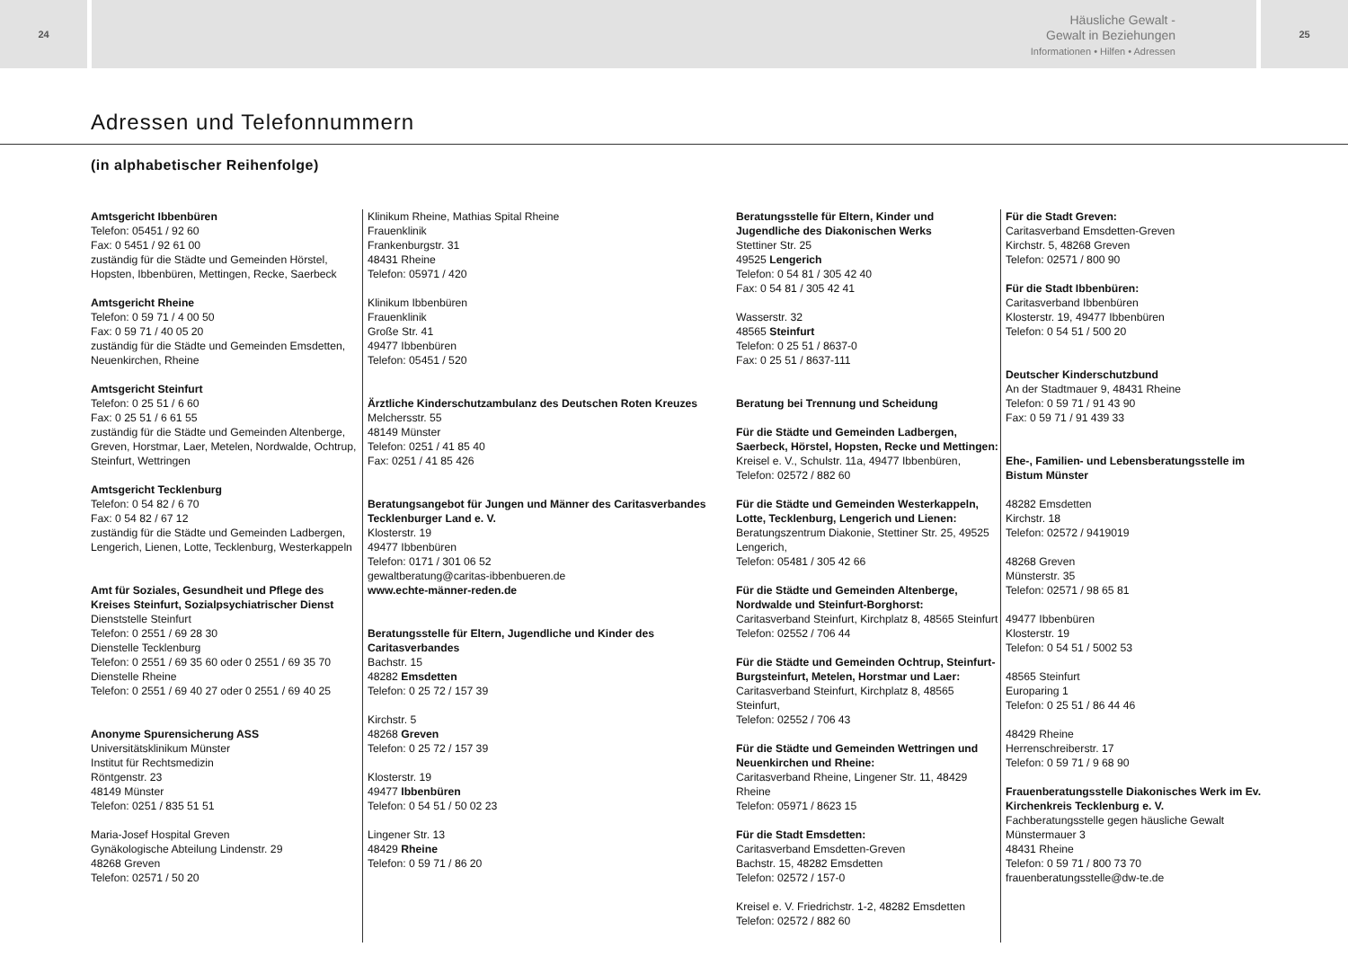24
Häusliche Gewalt -
Gewalt in Beziehungen
Informationen • Hilfen • Adressen
25
Adressen und Telefonnummern
(in alphabetischer Reihenfolge)
Amtsgericht Ibbenbüren
Telefon: 05451 / 92 60
Fax: 0 5451 / 92 61 00
zuständig für die Städte und Gemeinden Hörstel, Hopsten, Ibbenbüren, Mettingen, Recke, Saerbeck
Amtsgericht Rheine
Telefon: 0 59 71 / 4 00 50
Fax: 0 59 71 / 40 05 20
zuständig für die Städte und Gemeinden Emsdetten, Neuenkirchen, Rheine
Amtsgericht Steinfurt
Telefon: 0 25 51 / 6 60
Fax: 0 25 51 / 6 61 55
zuständig für die Städte und Gemeinden Altenberge, Greven, Horstmar, Laer, Metelen, Nordwalde, Ochtrup, Steinfurt, Wettringen
Amtsgericht Tecklenburg
Telefon: 0 54 82 / 6 70
Fax: 0 54 82 / 67 12
zuständig für die Städte und Gemeinden Ladbergen, Lengerich, Lienen, Lotte, Tecklenburg, Westerkappeln
Amt für Soziales, Gesundheit und Pflege des Kreises Steinfurt, Sozialpsychiatrischer Dienst
Dienststelle Steinfurt
Telefon: 0 2551 / 69 28 30
Dienstelle Tecklenburg
Telefon: 0 2551 / 69 35 60 oder 0 2551 / 69 35 70
Dienstelle Rheine
Telefon: 0 2551 / 69 40 27 oder 0 2551 / 69 40 25
Anonyme Spurensicherung ASS
Universitätsklinikum Münster
Institut für Rechtsmedizin
Röntgenstr. 23
48149 Münster
Telefon: 0251 / 835 51 51
Maria-Josef Hospital Greven
Gynäkologische Abteilung Lindenstr. 29
48268 Greven
Telefon: 02571 / 50 20
Klinikum Rheine, Mathias Spital Rheine
Frauenklinik
Frankenburgstr. 31
48431 Rheine
Telefon: 05971 / 420
Klinikum Ibbenbüren
Frauenklinik
Große Str. 41
49477 Ibbenbüren
Telefon: 05451 / 520
Ärztliche Kinderschutzambulanz des Deutschen Roten Kreuzes
Melchersstr. 55
48149 Münster
Telefon: 0251 / 41 85 40
Fax: 0251 / 41 85 426
Beratungsangebot für Jungen und Männer des Caritasverbandes Tecklenburger Land e. V.
Klosterstr. 19
49477 Ibbenbüren
Telefon: 0171 / 301 06 52
gewaltberatung@caritas-ibbenbueren.de
www.echte-männer-reden.de
Beratungsstelle für Eltern, Jugendliche und Kinder des Caritasverbandes
Bachstr. 15
48282 Emsdetten
Telefon: 0 25 72 / 157 39
Kirchstr. 5
48268 Greven
Telefon: 0 25 72 / 157 39
Klosterstr. 19
49477 Ibbenbüren
Telefon: 0 54 51 / 50 02 23
Lingener Str. 13
48429 Rheine
Telefon: 0 59 71 / 86 20
Beratungsstelle für Eltern, Kinder und Jugendliche des Diakonischen Werks
Stettiner Str. 25
49525 Lengerich
Telefon: 0 54 81 / 305 42 40
Fax: 0 54 81 / 305 42 41
Wasserstr. 32
48565 Steinfurt
Telefon: 0 25 51 / 8637-0
Fax: 0 25 51 / 8637-111
Beratung bei Trennung und Scheidung
Für die Städte und Gemeinden Ladbergen, Saerbeck, Hörstel, Hopsten, Recke und Mettingen:
Kreisel e. V., Schulstr. 11a, 49477 Ibbenbüren,
Telefon: 02572 / 882 60
Für die Städte und Gemeinden Westerkappeln, Lotte, Tecklenburg, Lengerich und Lienen:
Beratungszentrum Diakonie, Stettiner Str. 25, 49525 Lengerich,
Telefon: 05481 / 305 42 66
Für die Städte und Gemeinden Altenberge, Nordwalde und Steinfurt-Borghorst:
Caritasverband Steinfurt, Kirchplatz 8, 48565 Steinfurt
Telefon: 02552 / 706 44
Für die Städte und Gemeinden Ochtrup, Steinfurt-Burgsteinfurt, Metelen, Horstmar und Laer:
Caritasverband Steinfurt, Kirchplatz 8, 48565 Steinfurt,
Telefon: 02552 / 706 43
Für die Städte und Gemeinden Wettringen und Neuenkirchen und Rheine:
Caritasverband Rheine, Lingener Str. 11, 48429 Rheine
Telefon: 05971 / 8623 15
Für die Stadt Emsdetten:
Caritasverband Emsdetten-Greven
Bachstr. 15, 48282 Emsdetten
Telefon: 02572 / 157-0
Kreisel e. V. Friedrichstr. 1-2, 48282 Emsdetten
Telefon: 02572 / 882 60
Für die Stadt Greven:
Caritasverband Emsdetten-Greven
Kirchstr. 5, 48268 Greven
Telefon: 02571 / 800 90
Für die Stadt Ibbenbüren:
Caritasverband Ibbenbüren
Klosterstr. 19, 49477 Ibbenbüren
Telefon: 0 54 51 / 500 20
Deutscher Kinderschutzbund
An der Stadtmauer 9, 48431 Rheine
Telefon: 0 59 71 / 91 43 90
Fax: 0 59 71 / 91 439 33
Ehe-, Familien- und Lebensberatungsstelle im Bistum Münster
48282 Emsdetten
Kirchstr. 18
Telefon: 02572 / 9419019
48268 Greven
Münsterstr. 35
Telefon: 02571 / 98 65 81
49477 Ibbenbüren
Klosterstr. 19
Telefon: 0 54 51 / 5002 53
48565 Steinfurt
Europaring 1
Telefon: 0 25 51 / 86 44 46
48429 Rheine
Herrenschreiberstr. 17
Telefon: 0 59 71 / 9 68 90
Frauenberatungsstelle Diakonisches Werk im Ev. Kirchenkreis Tecklenburg e. V.
Fachberatungsstelle gegen häusliche Gewalt
Münstermauer 3
48431 Rheine
Telefon: 0 59 71 / 800 73 70
frauenberatungsstelle@dw-te.de